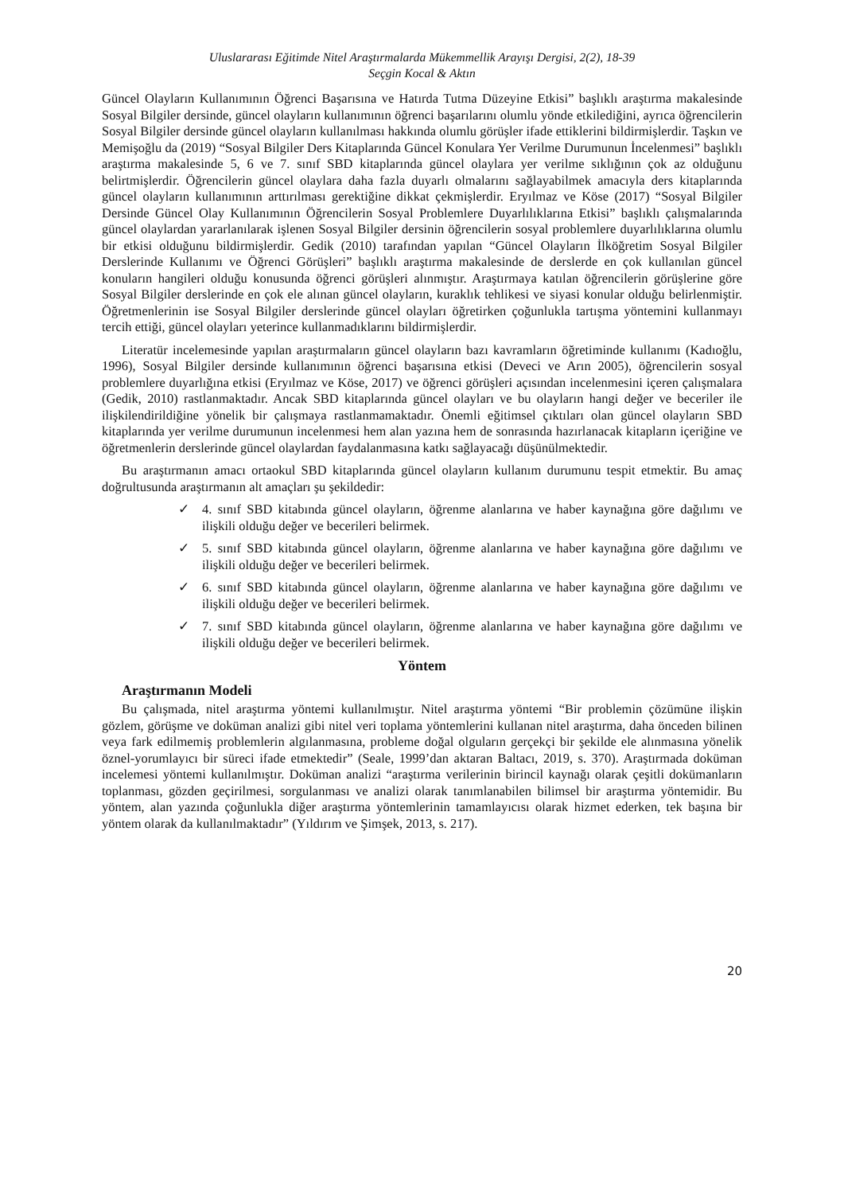Uluslararası Eğitimde Nitel Araştırmalarda Mükemmellik Arayışı Dergisi, 2(2), 18-39
Seçgin Kocal & Aktın
Güncel Olayların Kullanımının Öğrenci Başarısına ve Hatırda Tutma Düzeyine Etkisi” başlıklı araştırma makalesinde Sosyal Bilgiler dersinde, güncel olayların kullanımının öğrenci başarılarını olumlu yönde etkilediğini, ayrıca öğrencilerin Sosyal Bilgiler dersinde güncel olayların kullanılması hakkında olumlu görüşler ifade ettiklerini bildirmişlerdir. Taşkın ve Memişoğlu da (2019) “Sosyal Bilgiler Ders Kitaplarında Güncel Konulara Yer Verilme Durumunun İncelenmesi” başlıklı araştırma makalesinde 5, 6 ve 7. sınıf SBD kitaplarında güncel olaylara yer verilme sıklığının çok az olduğunu belirtmişlerdir. Öğrencilerin güncel olaylara daha fazla duyarlı olmalarını sağlayabilmek amacıyla ders kitaplarında güncel olayların kullanımının arttırılması gerektiğine dikkat çekmişlerdir. Eryılmaz ve Köse (2017) “Sosyal Bilgiler Dersinde Güncel Olay Kullanımının Öğrencilerin Sosyal Problemlere Duyarlılıklarına Etkisi” başlıklı çalışmalarında güncel olaylardan yararlanılarak işlenen Sosyal Bilgiler dersinin öğrencilerin sosyal problemlere duyarlılıklarına olumlu bir etkisi olduğunu bildirmişlerdir. Gedik (2010) tarafından yapılan “Güncel Olayların İlköğretim Sosyal Bilgiler Derslerinde Kullanımı ve Öğrenci Görüşleri” başlıklı araştırma makalesinde de derslerde en çok kullanılan güncel konuların hangileri olduğu konusunda öğrenci görüşleri alınmıştır. Araştırmaya katılan öğrencilerin görüşlerine göre Sosyal Bilgiler derslerinde en çok ele alınan güncel olayların, kuraklık tehlikesi ve siyasi konular olduğu belirlenmiştir. Öğretmenlerinin ise Sosyal Bilgiler derslerinde güncel olayları öğretirken çoğunlukla tartışma yöntemini kullanmayı tercih ettiği, güncel olayları yeterince kullanmadıklarını bildirmişlerdir.
Literatür incelemesinde yapılan araştırmaların güncel olayların bazı kavramların öğretiminde kullanımı (Kadıoğlu, 1996), Sosyal Bilgiler dersinde kullanımının öğrenci başarısına etkisi (Deveci ve Arın 2005), öğrencilerin sosyal problemlere duyarlığına etkisi (Eryılmaz ve Köse, 2017) ve öğrenci görüşleri açısından incelenmesini içeren çalışmalara (Gedik, 2010) rastlanmaktadır. Ancak SBD kitaplarında güncel olayları ve bu olayların hangi değer ve beceriler ile ilişkilendirildiğine yönelik bir çalışmaya rastlanmamaktadır. Önemli eğitimsel çıktıları olan güncel olayların SBD kitaplarında yer verilme durumunun incelenmesi hem alan yazına hem de sonrasında hazırlanacak kitapların içeriğine ve öğretmenlerin derslerinde güncel olaylardan faydalanmasına katkı sağlayacağı düşünülmektedir.
Bu araştırmanın amacı ortaokul SBD kitaplarında güncel olayların kullanım durumunu tespit etmektir. Bu amaç doğrultusunda araştırmanın alt amaçları şu şekildedir:
✓ 4. sınıf SBD kitabında güncel olayların, öğrenme alanlarına ve haber kaynağına göre dağılımı ve ilişkili olduğu değer ve becerileri belirmek.
✓ 5. sınıf SBD kitabında güncel olayların, öğrenme alanlarına ve haber kaynağına göre dağılımı ve ilişkili olduğu değer ve becerileri belirmek.
✓ 6. sınıf SBD kitabında güncel olayların, öğrenme alanlarına ve haber kaynağına göre dağılımı ve ilişkili olduğu değer ve becerileri belirmek.
✓ 7. sınıf SBD kitabında güncel olayların, öğrenme alanlarına ve haber kaynağına göre dağılımı ve ilişkili olduğu değer ve becerileri belirmek.
Yöntem
Araştırmanın Modeli
Bu çalışmada, nitel araştırma yöntemi kullanılmıştır. Nitel araştırma yöntemi “Bir problemin çözümüne ilişkin gözlem, görüşme ve doküman analizi gibi nitel veri toplama yöntemlerini kullanan nitel araştırma, daha önceden bilinen veya fark edilmemiş problemlerin algılanmasına, probleme doğal olguların gerçekçi bir şekilde ele alınmasına yönelik öznel-yorumlayıcı bir süreci ifade etmektedir” (Seale, 1999’dan aktaran Baltacı, 2019, s. 370). Araştırmada doküman incelemesi yöntemi kullanılmıştır. Doküman analizi “araştırma verilerinin birincil kaynağı olarak çeşitli dokümanların toplanması, gözden geçirilmesi, sorgulanması ve analizi olarak tanımlanabilen bilimsel bir araştırma yöntemidir. Bu yöntem, alan yazında çoğunlukla diğer araştırma yöntemlerinin tamamlayıcısı olarak hizmet ederken, tek başına bir yöntem olarak da kullanılmaktadır” (Yıldırım ve Şimşek, 2013, s. 217).
20